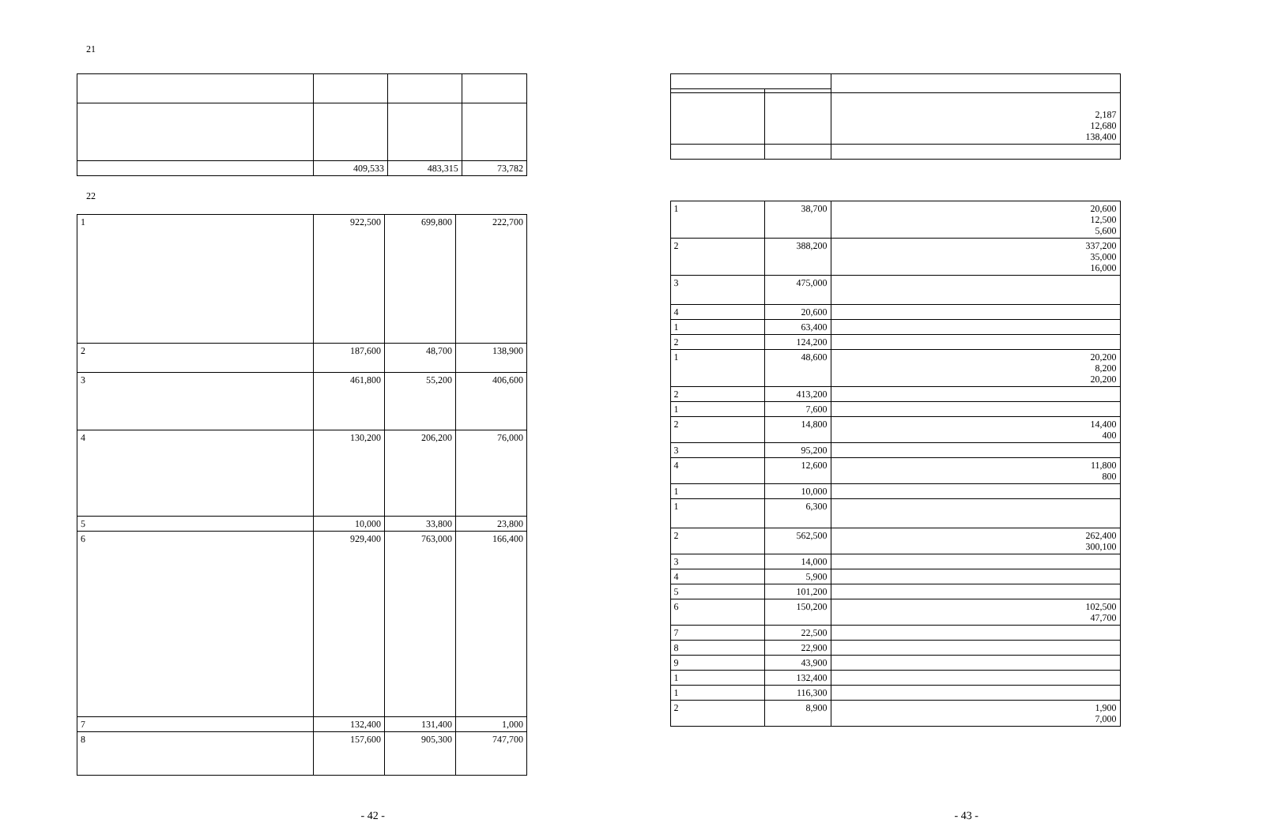21
| | 409,533 | 483,315 | 73,782 |
22
| 1 | 922,500 | 699,800 | 222,700 |
| 2 | 187,600 | 48,700 | 138,900 |
| 3 | 461,800 | 55,200 | 406,600 |
| 4 | 130,200 | 206,200 | 76,000 |
| 5 | 10,000 | 33,800 | 23,800 |
| 6 | 929,400 | 763,000 | 166,400 |
| 7 | 132,400 | 131,400 | 1,000 |
| 8 | 157,600 | 905,300 | 747,700 |
- 42 -
| | | 2,187 12,680 138,400 |
| 1 | 38,700 | 20,600 12,500 5,600 |
| 2 | 388,200 | 337,200 35,000 16,000 |
| 3 | 475,000 | |
| 4 | 20,600 | |
| 1 | 63,400 | |
| 2 | 124,200 | |
| 1 | 48,600 | 20,200 8,200 20,200 |
| 2 | 413,200 | |
| 1 | 7,600 | |
| 2 | 14,800 | 14,400 400 |
| 3 | 95,200 | |
| 4 | 12,600 | 11,800 800 |
| 1 | 10,000 | |
| 1 | 6,300 | |
| 2 | 562,500 | 262,400 300,100 |
| 3 | 14,000 | |
| 4 | 5,900 | |
| 5 | 101,200 | |
| 6 | 150,200 | 102,500 47,700 |
| 7 | 22,500 | |
| 8 | 22,900 | |
| 9 | 43,900 | |
| 1 | 132,400 | |
| 1 | 116,300 | |
| 2 | 8,900 | 1,900 7,000 |
- 43 -